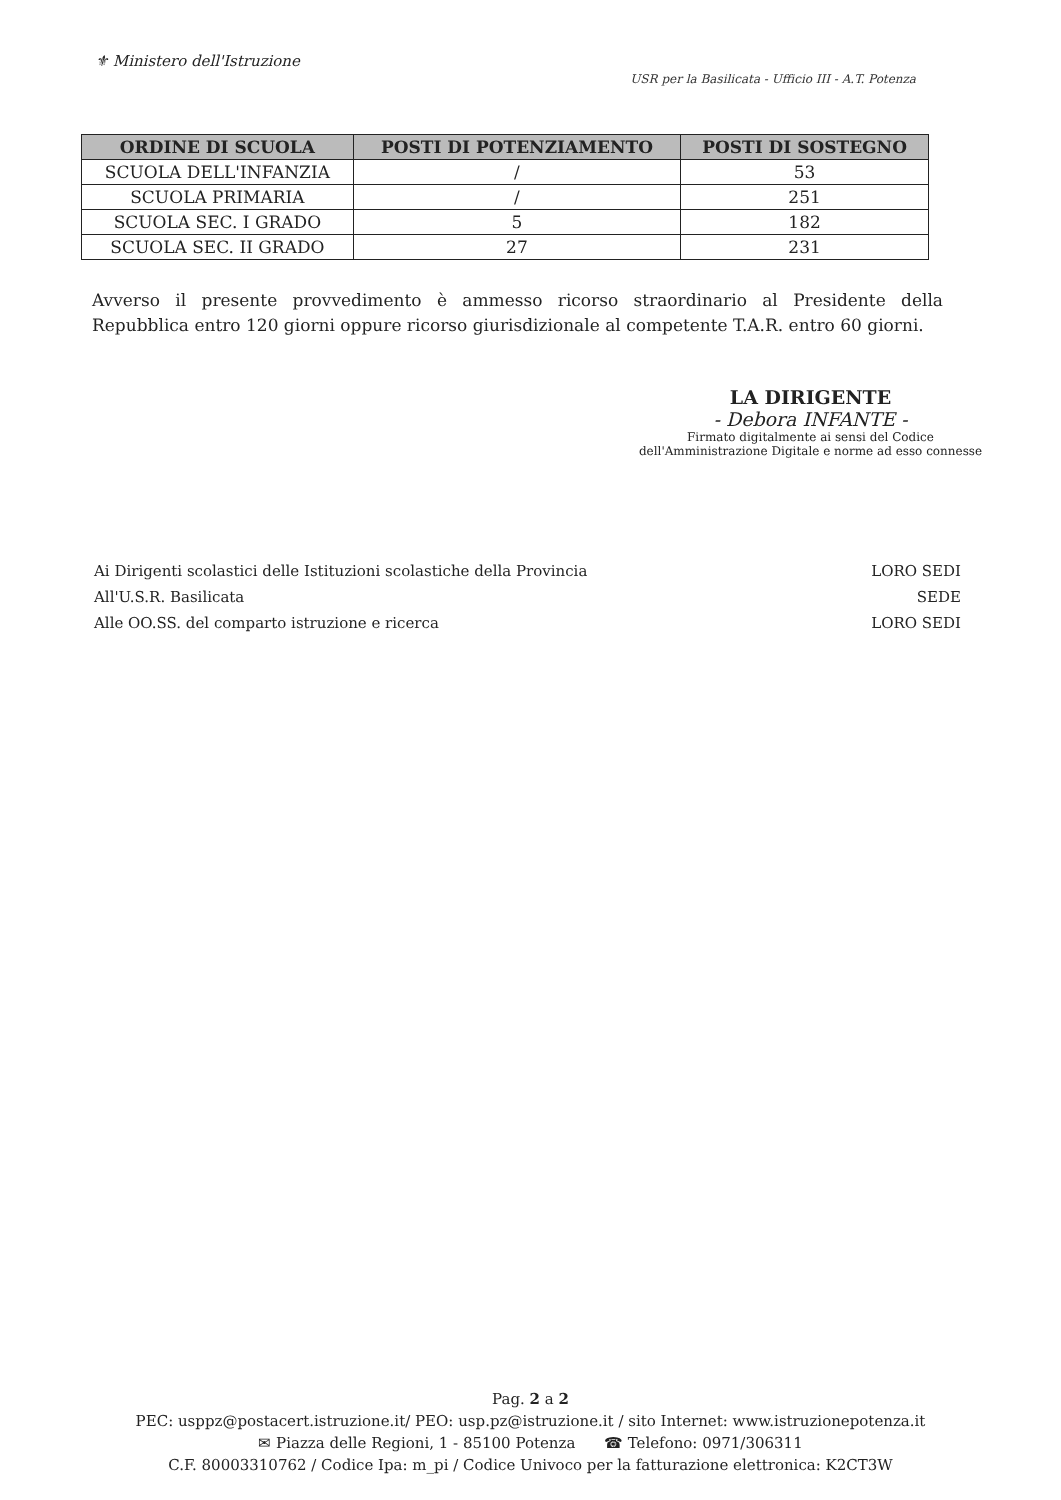⚜ Ministero dell'Istruzione
USR per la Basilicata - Ufficio III - A.T. Potenza
| ORDINE DI SCUOLA | POSTI DI POTENZIAMENTO | POSTI DI SOSTEGNO |
| --- | --- | --- |
| SCUOLA DELL'INFANZIA | / | 53 |
| SCUOLA PRIMARIA | / | 251 |
| SCUOLA SEC. I GRADO | 5 | 182 |
| SCUOLA SEC. II GRADO | 27 | 231 |
Avverso il presente provvedimento è ammesso ricorso straordinario al Presidente della Repubblica entro 120 giorni oppure ricorso giurisdizionale al competente T.A.R. entro 60 giorni.
LA DIRIGENTE
- Debora INFANTE -
Firmato digitalmente ai sensi del Codice
dell'Amministrazione Digitale e norme ad esso connesse
Ai Dirigenti scolastici delle Istituzioni scolastiche della Provincia
All'U.S.R. Basilicata
Alle OO.SS. del comparto istruzione e ricerca
LORO SEDI
SEDE
LORO SEDI
Pag. 2 a 2
PEC: usppz@postacert.istruzione.it/ PEO: usp.pz@istruzione.it / sito Internet: www.istruzionepotenza.it
✉ Piazza delle Regioni, 1 - 85100 Potenza ☎ Telefono: 0971/306311
C.F. 80003310762 / Codice Ipa: m_pi / Codice Univoco per la fatturazione elettronica: K2CT3W